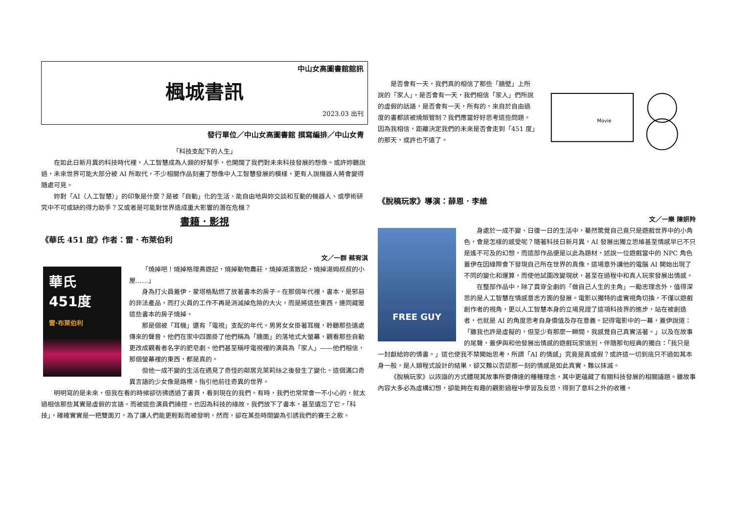中山女高圖書館館訊
楓城書訊
2023.03 出刊
發行單位／中山女高圖書館 撰寫編排／中山女青
「科技支配下的人生」
在如此日新月異的科技時代裡，人工智慧成為人類的好幫手，也開闊了我們對未來科技發展的想像。或許妳聽說過，未來世界可能大部分被 AI 所取代，不少相關作品刻畫了想像中人工智慧發展的模樣，更有人說機器人將會變得隨處可見。
妳對「AI（人工智慧）」的印象是什麼？是被「自動」化的生活、能自由地與妳交談和互動的機器人、或學術研究中不可或缺的得力助手？又或者是可能對世界造成重大影響的潛在危機？
書籍．影視
《華氏 451 度》作者：雷．布萊伯利
文／一群 蔡宥淇
華氏
451度
雷·布萊伯利
「燒掉吧！燒掉格理弗遊記，燒掉動物農莊，燒掉湖濱散記，燒掉湯姆叔叔的小屋……」
身為打火員蓋伊．蒙塔格點燃了放著書本的房子。在那個年代裡，書本，是邪惡的非法產品，而打火員的工作不再是消滅掉危險的大火，而是將這些東西，連同藏匿這些書本的房子燒掉。
那是個被「耳機」還有「電視」支配的年代。男男女女掛著耳機，聆聽那些遠處傳來的聲音，他們在家中四面掛了他們稱為「牆面」的落地式大螢幕，觀看那些自動更改成觀看者名字的肥皂劇。他們甚至稱呼電視裡的演員為「家人」——他們相信，那個螢幕裡的東西，都是真的。
但他一成不變的生活在遇見了奇怪的鄰居克萊莉絲之後發生了變化。這個滿口奇異言語的少女像是路標，指引他前往奇異的世界。
明明寫的是未來，但我在看的時候卻彷彿透過了書頁，看到現在的我們。有時，我們也常常會一不小心的，就太過相信那些其實是虛假的言語。而被這些演員們操控。也因為科技的緣故，我們放下了書本，甚至遺忘了它。「科技」，確確實實是一把雙面刃，為了讓人們能更輕鬆而被發明，然而，卻在某些時間變為引誘我們的賽壬之歌。
是否會有一天，我們真的相信了那些「牆壁」上所說的「家人」，是否會有一天，我們相信「家人」們所說的虛假的話語，是否會有一天，所有的，來自於自由過度的書都該被燒燬管制？我們應當好好思考這些問題。因為我相信，距離決定我們的未來是否會走到「451 度」的那天，或許也不遠了。
Movie
《脫稿玩家》導演：薛恩．李維
文／一樂 陳妍羚
FREE GUY
身處於一成不變、日復一日的生活中，驀然驚覺自己竟只是遊戲世界中的小角色，會是怎樣的感受呢？隨著科技日新月異，AI 發展出獨立思維甚至情感早已不只是遙不可及的幻想，而這部作品便是以此為題材，述說一位遊戲當中的 NPC 角色蓋伊在因緣際會下發現自己所在世界的真像，這場意外讓他的電腦 AI 開始出現了不同的變化和運算，而使他試圖改變現狀，甚至在過程中和真人玩家發展出情感。
在整部作品中，除了貫穿全劇的「做自己人生的主角」一勵志理念外，值得深思的是人工智慧在情感意志方面的發展。電影以獨特的虛實視角切換，不僅以遊戲創作者的視角，更以人工智慧本身的立場見證了這項科技界的進步，站在被創造者，也就是 AI 的角度思考自身價值及存在意義。記得電影中的一幕，蓋伊說道：「雖我也許是虛擬的，但至少有那麼一瞬間，我感覺自己真實活著。」以及在故事的尾聲，蓋伊與和他發展出情感的遊戲玩家道別，伴隨那句經典的獨白：「我只是一封獻給妳的情書。」這也使我不禁開始思考，所謂「AI 的情感」究竟是真或假？或許這一切到底只不過如其本身一般，是人類程式設計的結果，卻又難以否認那一刻的情感是如此真實、難以抹滅。
《脫稿玩家》以詼諧的方式體現其故事所要傳達的種種理念，其中更蘊藏了有關科技發展的相關議題。雖故事內容大多必為虛構幻想，卻能夠在有趣的觀影過程中學習及反思，得到了意料之外的收穫。